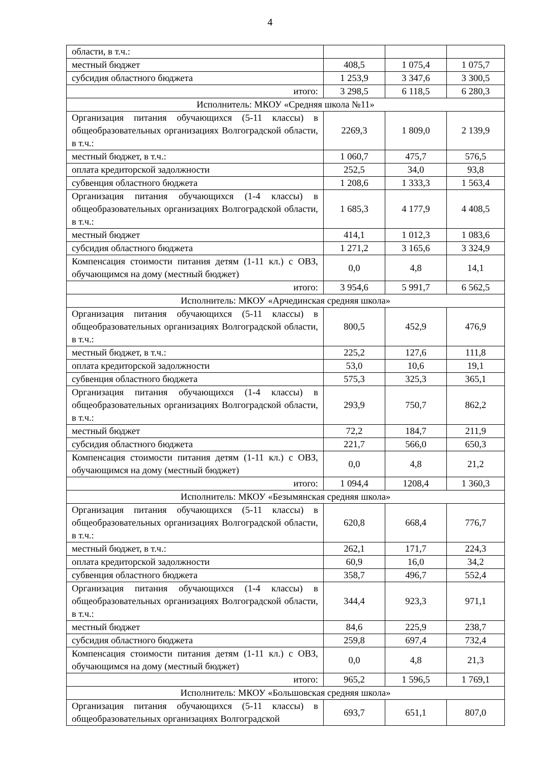4
| области, в т.ч.: | | | |
| местный бюджет | 408,5 | 1 075,4 | 1 075,7 |
| субсидия областного бюджета | 1 253,9 | 3 347,6 | 3 300,5 |
| итого: | 3 298,5 | 6 118,5 | 6 280,3 |
| Исполнитель: МКОУ «Средняя школа №11» | | | |
| Организация питания обучающихся (5-11 классы) в общеобразовательных организациях Волгоградской области, в т.ч.: | 2269,3 | 1 809,0 | 2 139,9 |
| местный бюджет, в т.ч.: | 1 060,7 | 475,7 | 576,5 |
| оплата кредиторской задолжности | 252,5 | 34,0 | 93,8 |
| субвенция областного бюджета | 1 208,6 | 1 333,3 | 1 563,4 |
| Организация питания обучающихся (1-4 классы) в общеобразовательных организациях Волгоградской области, в т.ч.: | 1 685,3 | 4 177,9 | 4 408,5 |
| местный бюджет | 414,1 | 1 012,3 | 1 083,6 |
| субсидия областного бюджета | 1 271,2 | 3 165,6 | 3 324,9 |
| Компенсация стоимости питания детям (1-11 кл.) с ОВЗ, обучающимся на дому (местный бюджет) | 0,0 | 4,8 | 14,1 |
| итого: | 3 954,6 | 5 991,7 | 6 562,5 |
| Исполнитель: МКОУ «Арчединская средняя школа» | | | |
| Организация питания обучающихся (5-11 классы) в общеобразовательных организациях Волгоградской области, в т.ч.: | 800,5 | 452,9 | 476,9 |
| местный бюджет, в т.ч.: | 225,2 | 127,6 | 111,8 |
| оплата кредиторской задолжности | 53,0 | 10,6 | 19,1 |
| субвенция областного бюджета | 575,3 | 325,3 | 365,1 |
| Организация питания обучающихся (1-4 классы) в общеобразовательных организациях Волгоградской области, в т.ч.: | 293,9 | 750,7 | 862,2 |
| местный бюджет | 72,2 | 184,7 | 211,9 |
| субсидия областного бюджета | 221,7 | 566,0 | 650,3 |
| Компенсация стоимости питания детям (1-11 кл.) с ОВЗ, обучающимся на дому (местный бюджет) | 0,0 | 4,8 | 21,2 |
| итого: | 1 094,4 | 1208,4 | 1 360,3 |
| Исполнитель: МКОУ «Безымянская средняя школа» | | | |
| Организация питания обучающихся (5-11 классы) в общеобразовательных организациях Волгоградской области, в т.ч.: | 620,8 | 668,4 | 776,7 |
| местный бюджет, в т.ч.: | 262,1 | 171,7 | 224,3 |
| оплата кредиторской задолжности | 60,9 | 16,0 | 34,2 |
| субвенция областного бюджета | 358,7 | 496,7 | 552,4 |
| Организация питания обучающихся (1-4 классы) в общеобразовательных организациях Волгоградской области, в т.ч.: | 344,4 | 923,3 | 971,1 |
| местный бюджет | 84,6 | 225,9 | 238,7 |
| субсидия областного бюджета | 259,8 | 697,4 | 732,4 |
| Компенсация стоимости питания детям (1-11 кл.) с ОВЗ, обучающимся на дому (местный бюджет) | 0,0 | 4,8 | 21,3 |
| итого: | 965,2 | 1 596,5 | 1 769,1 |
| Исполнитель: МКОУ «Большовская средняя школа» | | | |
| Организация питания обучающихся (5-11 классы) в общеобразовательных организациях Волгоградской | 693,7 | 651,1 | 807,0 |